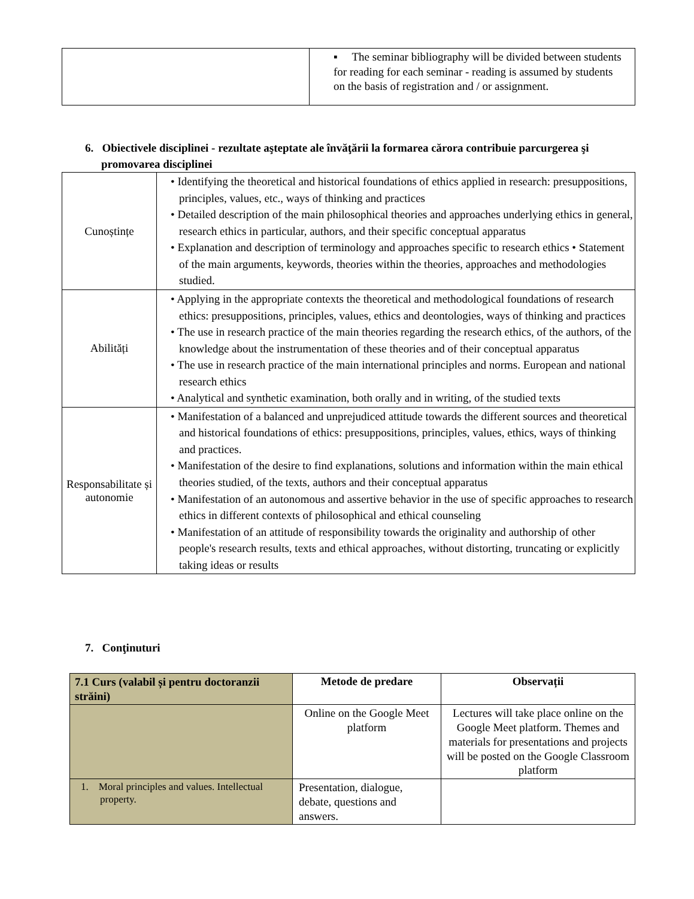| | ▪ The seminar bibliography will be divided between students for reading for each seminar - reading is assumed by students on the basis of registration and / or assignment. |
6. Obiectivele disciplinei - rezultate aşteptate ale învăţării la formarea cărora contribuie parcurgerea şi promovarea disciplinei
| Cunoștințe | • Identifying the theoretical and historical foundations of ethics applied in research: presuppositions, principles, values, etc., ways of thinking and practices • Detailed description of the main philosophical theories and approaches underlying ethics in general, research ethics in particular, authors, and their specific conceptual apparatus • Explanation and description of terminology and approaches specific to research ethics • Statement of the main arguments, keywords, theories within the theories, approaches and methodologies studied. |
| Abilități | • Applying in the appropriate contexts the theoretical and methodological foundations of research ethics: presuppositions, principles, values, ethics and deontologies, ways of thinking and practices • The use in research practice of the main theories regarding the research ethics, of the authors, of the knowledge about the instrumentation of these theories and of their conceptual apparatus • The use in research practice of the main international principles and norms. European and national research ethics • Analytical and synthetic examination, both orally and in writing, of the studied texts |
| Responsabilitate și autonomie | • Manifestation of a balanced and unprejudiced attitude towards the different sources and theoretical and historical foundations of ethics: presuppositions, principles, values, ethics, ways of thinking and practices. • Manifestation of the desire to find explanations, solutions and information within the main ethical theories studied, of the texts, authors and their conceptual apparatus • Manifestation of an autonomous and assertive behavior in the use of specific approaches to research ethics in different contexts of philosophical and ethical counseling • Manifestation of an attitude of responsibility towards the originality and authorship of other people's research results, texts and ethical approaches, without distorting, truncating or explicitly taking ideas or results |
7. Conţinuturi
| 7.1 Curs (valabil și pentru doctoranzii străini) | Metode de predare | Observații |
| --- | --- | --- |
| | Online on the Google Meet platform | Lectures will take place online on the Google Meet platform. Themes and materials for presentations and projects will be posted on the Google Classroom platform |
| 1. Moral principles and values. Intellectual property. | Presentation, dialogue, debate, questions and answers. | |